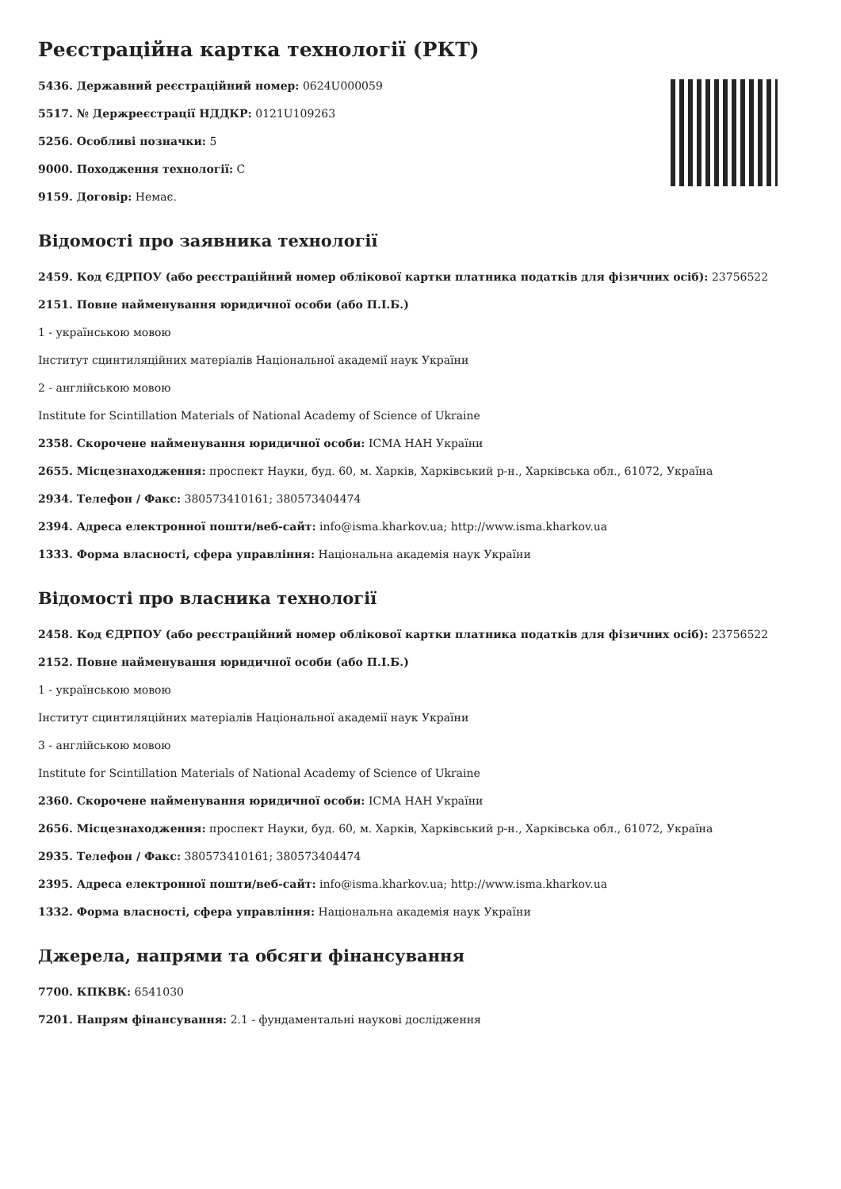Реєстраційна картка технології (РКТ)
5436. Державний реєстраційний номер: 0624U000059
5517. № Держреєстрації НДДКР: 0121U109263
5256. Особливі позначки: 5
9000. Походження технології: С
9159. Договір: Немає.
Відомості про заявника технології
2459. Код ЄДРПОУ (або реєстраційний номер облікової картки платника податків для фізичних осіб): 23756522
2151. Повне найменування юридичної особи (або П.І.Б.)
1 - українською мовою
Інститут сцинтиляційних матеріалів Національної академії наук України
2 - англійською мовою
Institute for Scintillation Materials of National Academy of Science of Ukraine
2358. Скорочене найменування юридичної особи: ІСМА НАН України
2655. Місцезнаходження: проспект Науки, буд. 60, м. Харків, Харківський р-н., Харківська обл., 61072, Україна
2934. Телефон / Факс: 380573410161; 380573404474
2394. Адреса електронної пошти/веб-сайт: info@isma.kharkov.ua; http://www.isma.kharkov.ua
1333. Форма власності, сфера управління: Національна академія наук України
Відомості про власника технології
2458. Код ЄДРПОУ (або реєстраційний номер облікової картки платника податків для фізичних осіб): 23756522
2152. Повне найменування юридичної особи (або П.І.Б.)
1 - українською мовою
Інститут сцинтиляційних матеріалів Національної академії наук України
3 - англійською мовою
Institute for Scintillation Materials of National Academy of Science of Ukraine
2360. Скорочене найменування юридичної особи: ІСМА НАН України
2656. Місцезнаходження: проспект Науки, буд. 60, м. Харків, Харківський р-н., Харківська обл., 61072, Україна
2935. Телефон / Факс: 380573410161; 380573404474
2395. Адреса електронної пошти/веб-сайт: info@isma.kharkov.ua; http://www.isma.kharkov.ua
1332. Форма власності, сфера управління: Національна академія наук України
Джерела, напрями та обсяги фінансування
7700. КПКВК: 6541030
7201. Напрям фінансування: 2.1 - фундаментальні наукові дослідження